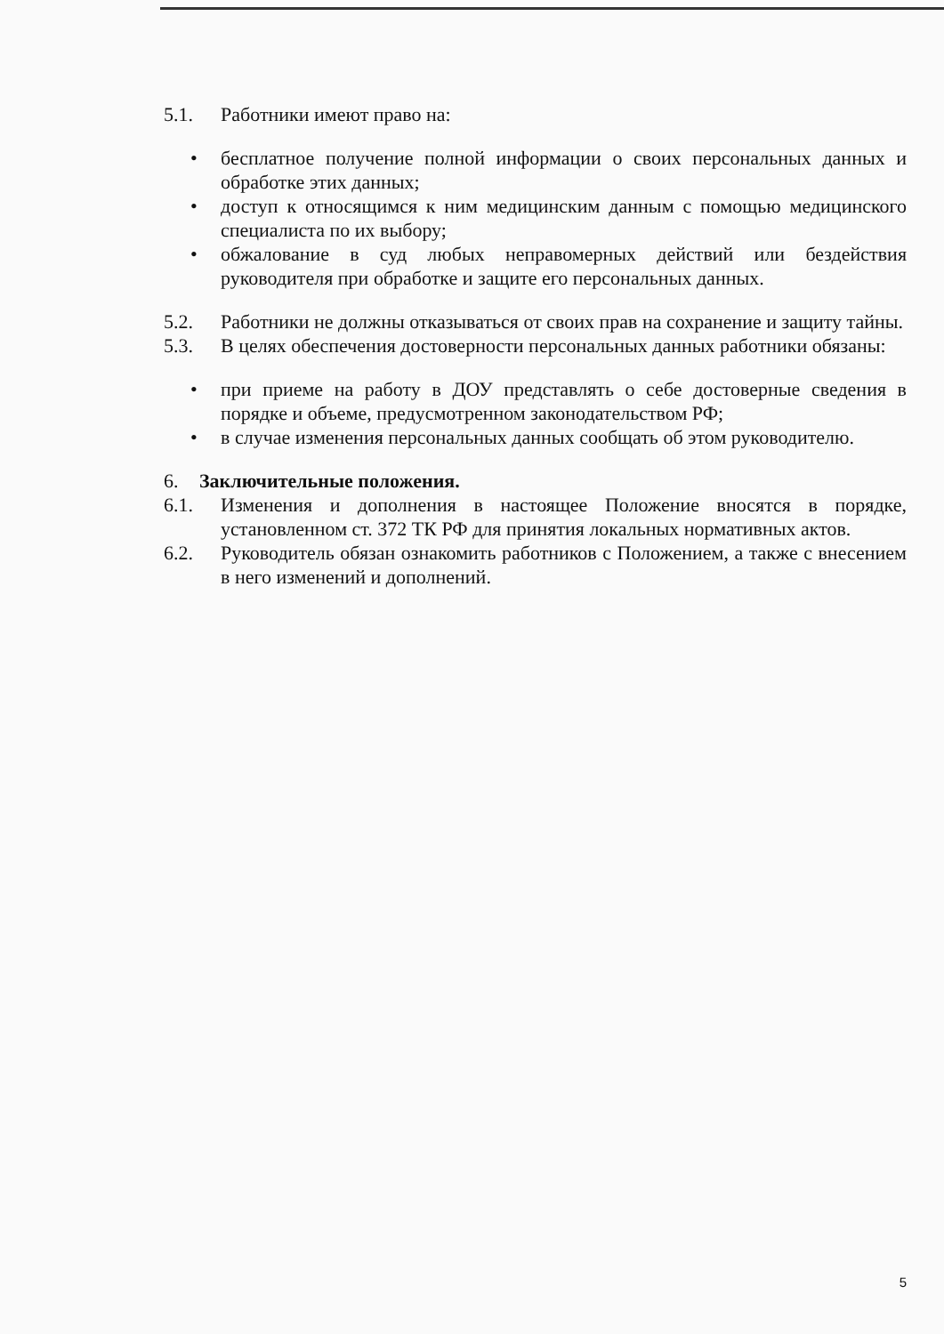5.1. Работники имеют право на:
• бесплатное получение полной информации о своих персональных данных и обработке этих данных;
• доступ к относящимся к ним медицинским данным с помощью медицинского специалиста по их выбору;
• обжалование в суд любых неправомерных действий или бездействия руководителя при обработке и защите его персональных данных.
5.2. Работники не должны отказываться от своих прав на сохранение и защиту тайны.
5.3. В целях обеспечения достоверности персональных данных работники обязаны:
• при приеме на работу в ДОУ представлять о себе достоверные сведения в порядке и объеме, предусмотренном законодательством РФ;
• в случае изменения персональных данных сообщать об этом руководителю.
6. Заключительные положения.
6.1. Изменения и дополнения в настоящее Положение вносятся в порядке, установленном ст. 372 ТК РФ для принятия локальных нормативных актов.
6.2. Руководитель обязан ознакомить работников с Положением, а также с внесением в него изменений и дополнений.
5